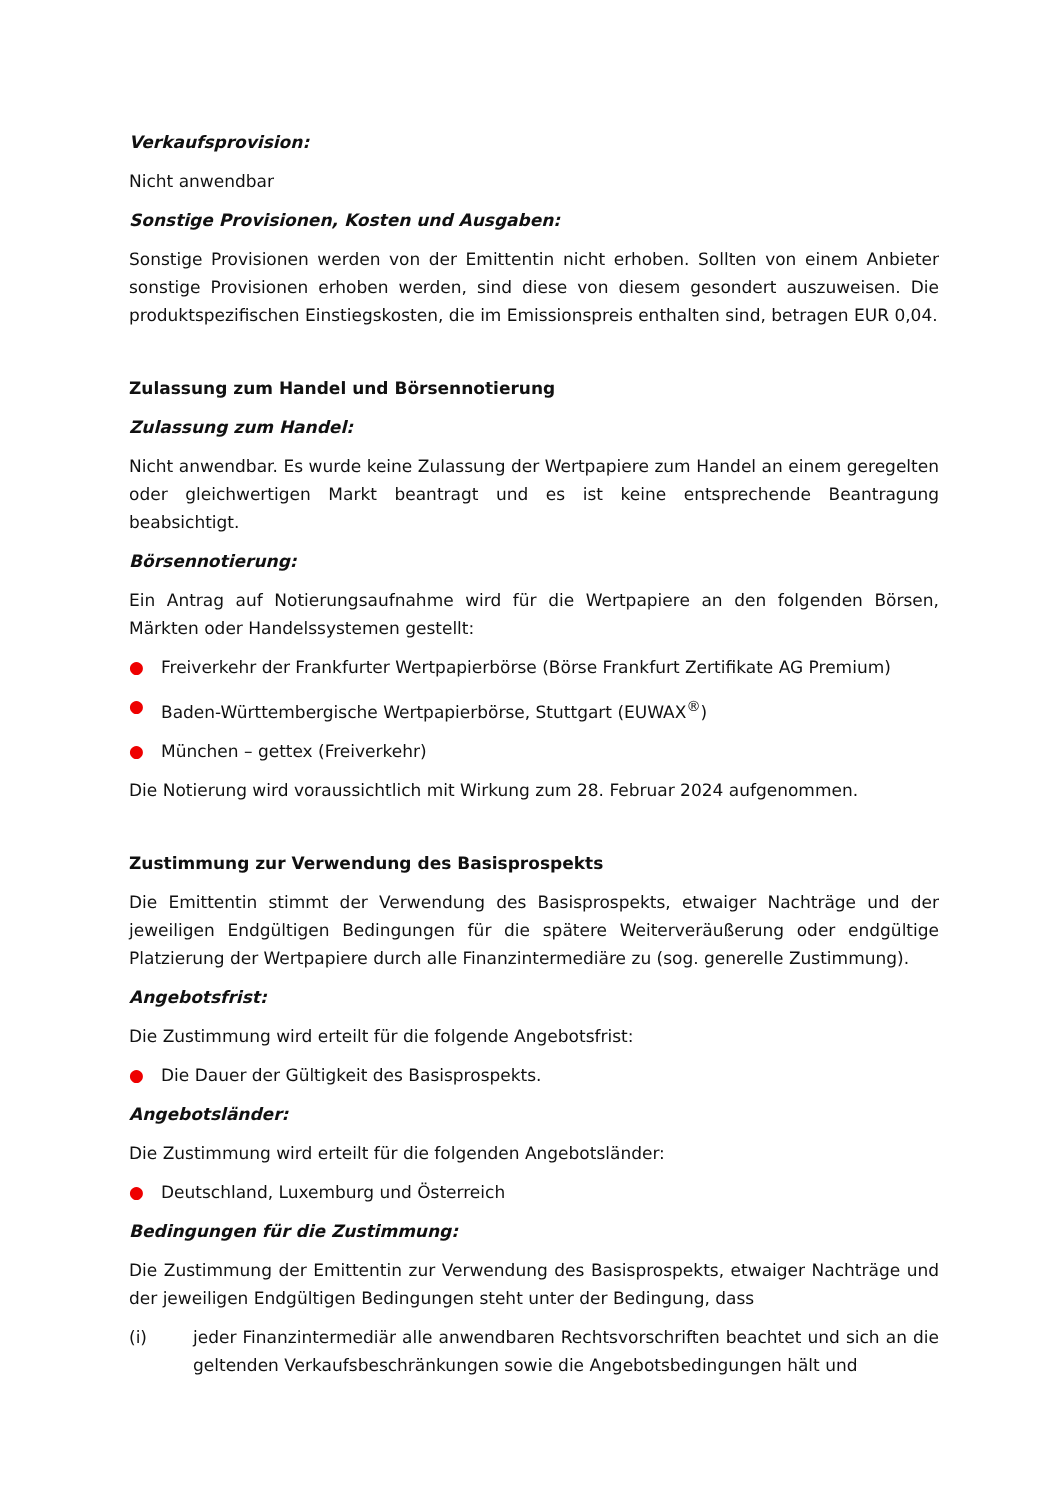Verkaufsprovision:
Nicht anwendbar
Sonstige Provisionen, Kosten und Ausgaben:
Sonstige Provisionen werden von der Emittentin nicht erhoben. Sollten von einem Anbieter sonstige Provisionen erhoben werden, sind diese von diesem gesondert auszuweisen. Die produktspezifischen Einstiegskosten, die im Emissionspreis enthalten sind, betragen EUR 0,04.
Zulassung zum Handel und Börsennotierung
Zulassung zum Handel:
Nicht anwendbar. Es wurde keine Zulassung der Wertpapiere zum Handel an einem geregelten oder gleichwertigen Markt beantragt und es ist keine entsprechende Beantragung beabsichtigt.
Börsennotierung:
Ein Antrag auf Notierungsaufnahme wird für die Wertpapiere an den folgenden Börsen, Märkten oder Handelssystemen gestellt:
● Freiverkehr der Frankfurter Wertpapierbörse (Börse Frankfurt Zertifikate AG Premium)
● Baden-Württembergische Wertpapierbörse, Stuttgart (EUWAX<sup>®</sup>)
● München – gettex (Freiverkehr)
Die Notierung wird voraussichtlich mit Wirkung zum 28. Februar 2024 aufgenommen.
Zustimmung zur Verwendung des Basisprospekts
Die Emittentin stimmt der Verwendung des Basisprospekts, etwaiger Nachträge und der jeweiligen Endgültigen Bedingungen für die spätere Weiterveräußerung oder endgültige Platzierung der Wertpapiere durch alle Finanzintermediäre zu (sog. generelle Zustimmung).
Angebotsfrist:
Die Zustimmung wird erteilt für die folgende Angebotsfrist:
● Die Dauer der Gültigkeit des Basisprospekts.
Angebotsländer:
Die Zustimmung wird erteilt für die folgenden Angebotsländer:
● Deutschland, Luxemburg und Österreich
Bedingungen für die Zustimmung:
Die Zustimmung der Emittentin zur Verwendung des Basisprospekts, etwaiger Nachträge und der jeweiligen Endgültigen Bedingungen steht unter der Bedingung, dass
(i) jeder Finanzintermediär alle anwendbaren Rechtsvorschriften beachtet und sich an die geltenden Verkaufsbeschränkungen sowie die Angebotsbedingungen hält und